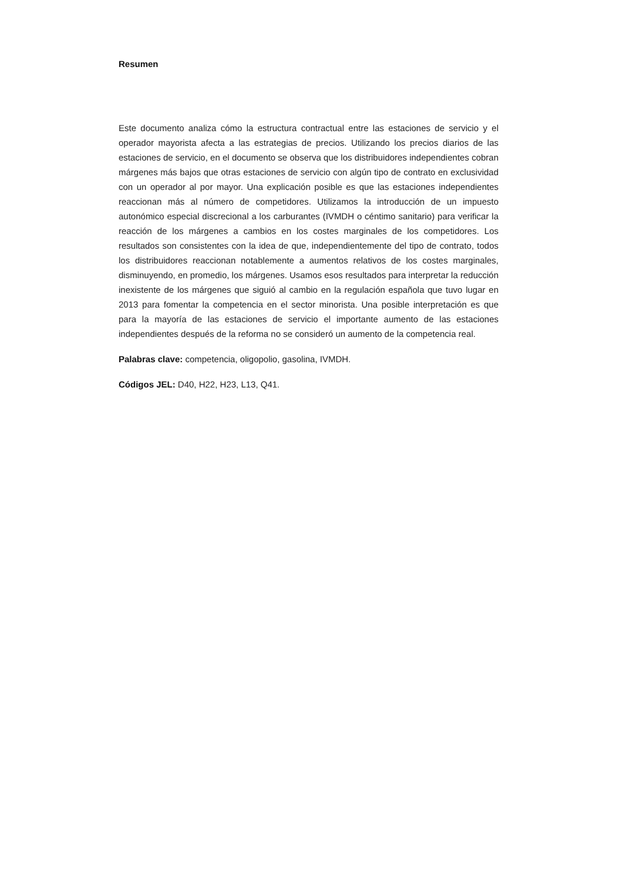Resumen
Este documento analiza cómo la estructura contractual entre las estaciones de servicio y el operador mayorista afecta a las estrategias de precios. Utilizando los precios diarios de las estaciones de servicio, en el documento se observa que los distribuidores independientes cobran márgenes más bajos que otras estaciones de servicio con algún tipo de contrato en exclusividad con un operador al por mayor. Una explicación posible es que las estaciones independientes reaccionan más al número de competidores. Utilizamos la introducción de un impuesto autonómico especial discrecional a los carburantes (IVMDH o céntimo sanitario) para verificar la reacción de los márgenes a cambios en los costes marginales de los competidores. Los resultados son consistentes con la idea de que, independientemente del tipo de contrato, todos los distribuidores reaccionan notablemente a aumentos relativos de los costes marginales, disminuyendo, en promedio, los márgenes. Usamos esos resultados para interpretar la reducción inexistente de los márgenes que siguió al cambio en la regulación española que tuvo lugar en 2013 para fomentar la competencia en el sector minorista. Una posible interpretación es que para la mayoría de las estaciones de servicio el importante aumento de las estaciones independientes después de la reforma no se consideró un aumento de la competencia real.
Palabras clave: competencia, oligopolio, gasolina, IVMDH.
Códigos JEL: D40, H22, H23, L13, Q41.